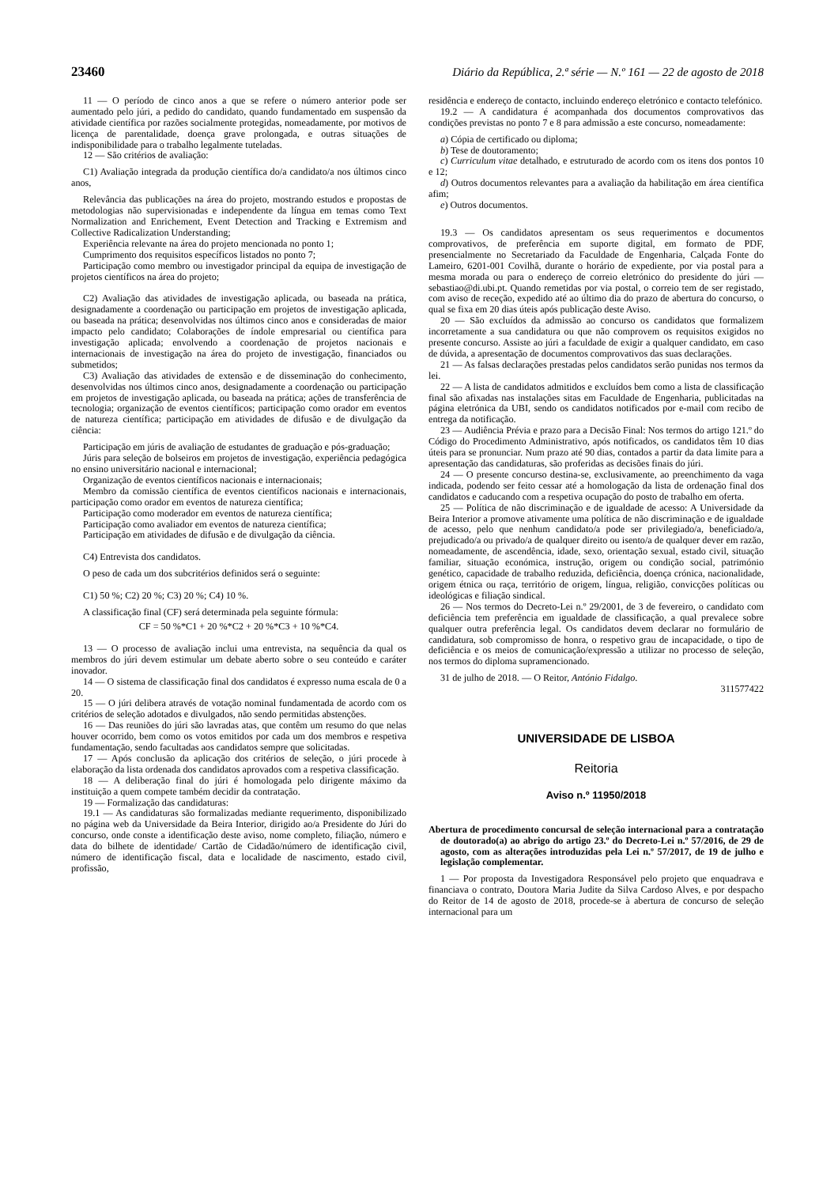23460 Diário da República, 2.ª série — N.º 161 — 22 de agosto de 2018
11 — O período de cinco anos a que se refere o número anterior pode ser aumentado pelo júri, a pedido do candidato, quando fundamentado em suspensão da atividade científica por razões socialmente protegidas, nomeadamente, por motivos de licença de parentalidade, doença grave prolongada, e outras situações de indisponibilidade para o trabalho legalmente tuteladas.
12 — São critérios de avaliação:
C1) Avaliação integrada da produção científica do/a candidato/a nos últimos cinco anos,
Relevância das publicações na área do projeto, mostrando estudos e propostas de metodologias não supervisionadas e independente da língua em temas como Text Normalization and Enrichement, Event Detection and Tracking e Extremism and Collective Radicalization Understanding;
Experiência relevante na área do projeto mencionada no ponto 1;
Cumprimento dos requisitos específicos listados no ponto 7;
Participação como membro ou investigador principal da equipa de investigação de projetos científicos na área do projeto;
C2) Avaliação das atividades de investigação aplicada, ou baseada na prática, designadamente a coordenação ou participação em projetos de investigação aplicada, ou baseada na prática; desenvolvidas nos últimos cinco anos e consideradas de maior impacto pelo candidato; Colaborações de índole empresarial ou científica para investigação aplicada; envolvendo a coordenação de projetos nacionais e internacionais de investigação na área do projeto de investigação, financiados ou submetidos;
C3) Avaliação das atividades de extensão e de disseminação do conhecimento, desenvolvidas nos últimos cinco anos, designadamente a coordenação ou participação em projetos de investigação aplicada, ou baseada na prática; ações de transferência de tecnologia; organização de eventos científicos; participação como orador em eventos de natureza científica; participação em atividades de difusão e de divulgação da ciência:
Participação em júris de avaliação de estudantes de graduação e pós-graduação;
Júris para seleção de bolseiros em projetos de investigação, experiência pedagógica no ensino universitário nacional e internacional;
Organização de eventos científicos nacionais e internacionais;
Membro da comissão científica de eventos científicos nacionais e internacionais, participação como orador em eventos de natureza científica;
Participação como moderador em eventos de natureza científica;
Participação como avaliador em eventos de natureza científica;
Participação em atividades de difusão e de divulgação da ciência.
C4) Entrevista dos candidatos.
O peso de cada um dos subcritérios definidos será o seguinte:
C1) 50 %; C2) 20 %; C3) 20 %; C4) 10 %.
A classificação final (CF) será determinada pela seguinte fórmula:
CF = 50 %*C1 + 20 %*C2 + 20 %*C3 + 10 %*C4.
13 — O processo de avaliação inclui uma entrevista, na sequência da qual os membros do júri devem estimular um debate aberto sobre o seu conteúdo e caráter inovador.
14 — O sistema de classificação final dos candidatos é expresso numa escala de 0 a 20.
15 — O júri delibera através de votação nominal fundamentada de acordo com os critérios de seleção adotados e divulgados, não sendo permitidas abstenções.
16 — Das reuniões do júri são lavradas atas, que contêm um resumo do que nelas houver ocorrido, bem como os votos emitidos por cada um dos membros e respetiva fundamentação, sendo facultadas aos candidatos sempre que solicitadas.
17 — Após conclusão da aplicação dos critérios de seleção, o júri procede à elaboração da lista ordenada dos candidatos aprovados com a respetiva classificação.
18 — A deliberação final do júri é homologada pelo dirigente máximo da instituição a quem compete também decidir da contratação.
19 — Formalização das candidaturas:
19.1 — As candidaturas são formalizadas mediante requerimento, disponibilizado no página web da Universidade da Beira Interior, dirigido ao/a Presidente do Júri do concurso, onde conste a identificação deste aviso, nome completo, filiação, número e data do bilhete de identidade/ Cartão de Cidadão/número de identificação civil, número de identificação fiscal, data e localidade de nascimento, estado civil, profissão,
residência e endereço de contacto, incluindo endereço eletrónico e contacto telefónico.
19.2 — A candidatura é acompanhada dos documentos comprovativos das condições previstas no ponto 7 e 8 para admissão a este concurso, nomeadamente:
a) Cópia de certificado ou diploma;
b) Tese de doutoramento;
c) Curriculum vitae detalhado, e estruturado de acordo com os itens dos pontos 10 e 12;
d) Outros documentos relevantes para a avaliação da habilitação em área científica afim;
e) Outros documentos.
19.3 — Os candidatos apresentam os seus requerimentos e documentos comprovativos, de preferência em suporte digital, em formato de PDF, presencialmente no Secretariado da Faculdade de Engenharia, Calçada Fonte do Lameiro, 6201-001 Covilhã, durante o horário de expediente, por via postal para a mesma morada ou para o endereço de correio eletrónico do presidente do júri — sebastiao@di.ubi.pt. Quando remetidas por via postal, o correio tem de ser registado, com aviso de receção, expedido até ao último dia do prazo de abertura do concurso, o qual se fixa em 20 dias úteis após publicação deste Aviso.
20 — São excluídos da admissão ao concurso os candidatos que formalizem incorretamente a sua candidatura ou que não comprovem os requisitos exigidos no presente concurso. Assiste ao júri a faculdade de exigir a qualquer candidato, em caso de dúvida, a apresentação de documentos comprovativos das suas declarações.
21 — As falsas declarações prestadas pelos candidatos serão punidas nos termos da lei.
22 — A lista de candidatos admitidos e excluídos bem como a lista de classificação final são afixadas nas instalações sitas em Faculdade de Engenharia, publicitadas na página eletrónica da UBI, sendo os candidatos notificados por e-mail com recibo de entrega da notificação.
23 — Audiência Prévia e prazo para a Decisão Final: Nos termos do artigo 121.º do Código do Procedimento Administrativo, após notificados, os candidatos têm 10 dias úteis para se pronunciar. Num prazo até 90 dias, contados a partir da data limite para a apresentação das candidaturas, são proferidas as decisões finais do júri.
24 — O presente concurso destina-se, exclusivamente, ao preenchimento da vaga indicada, podendo ser feito cessar até a homologação da lista de ordenação final dos candidatos e caducando com a respetiva ocupação do posto de trabalho em oferta.
25 — Política de não discriminação e de igualdade de acesso: A Universidade da Beira Interior a promove ativamente uma política de não discriminação e de igualdade de acesso, pelo que nenhum candidato/a pode ser privilegiado/a, beneficiado/a, prejudicado/a ou privado/a de qualquer direito ou isento/a de qualquer dever em razão, nomeadamente, de ascendência, idade, sexo, orientação sexual, estado civil, situação familiar, situação económica, instrução, origem ou condição social, património genético, capacidade de trabalho reduzida, deficiência, doença crónica, nacionalidade, origem étnica ou raça, território de origem, língua, religião, convicções políticas ou ideológicas e filiação sindical.
26 — Nos termos do Decreto-Lei n.º 29/2001, de 3 de fevereiro, o candidato com deficiência tem preferência em igualdade de classificação, a qual prevalece sobre qualquer outra preferência legal. Os candidatos devem declarar no formulário de candidatura, sob compromisso de honra, o respetivo grau de incapacidade, o tipo de deficiência e os meios de comunicação/expressão a utilizar no processo de seleção, nos termos do diploma supramencionado.
31 de julho de 2018. — O Reitor, António Fidalgo.
311577422
UNIVERSIDADE DE LISBOA
Reitoria
Aviso n.º 11950/2018
Abertura de procedimento concursal de seleção internacional para a contratação de doutorado(a) ao abrigo do artigo 23.º do Decreto-Lei n.º 57/2016, de 29 de agosto, com as alterações introduzidas pela Lei n.º 57/2017, de 19 de julho e legislação complementar.
1 — Por proposta da Investigadora Responsável pelo projeto que enquadrava e financiava o contrato, Doutora Maria Judite da Silva Cardoso Alves, e por despacho do Reitor de 14 de agosto de 2018, procede-se à abertura de concurso de seleção internacional para um